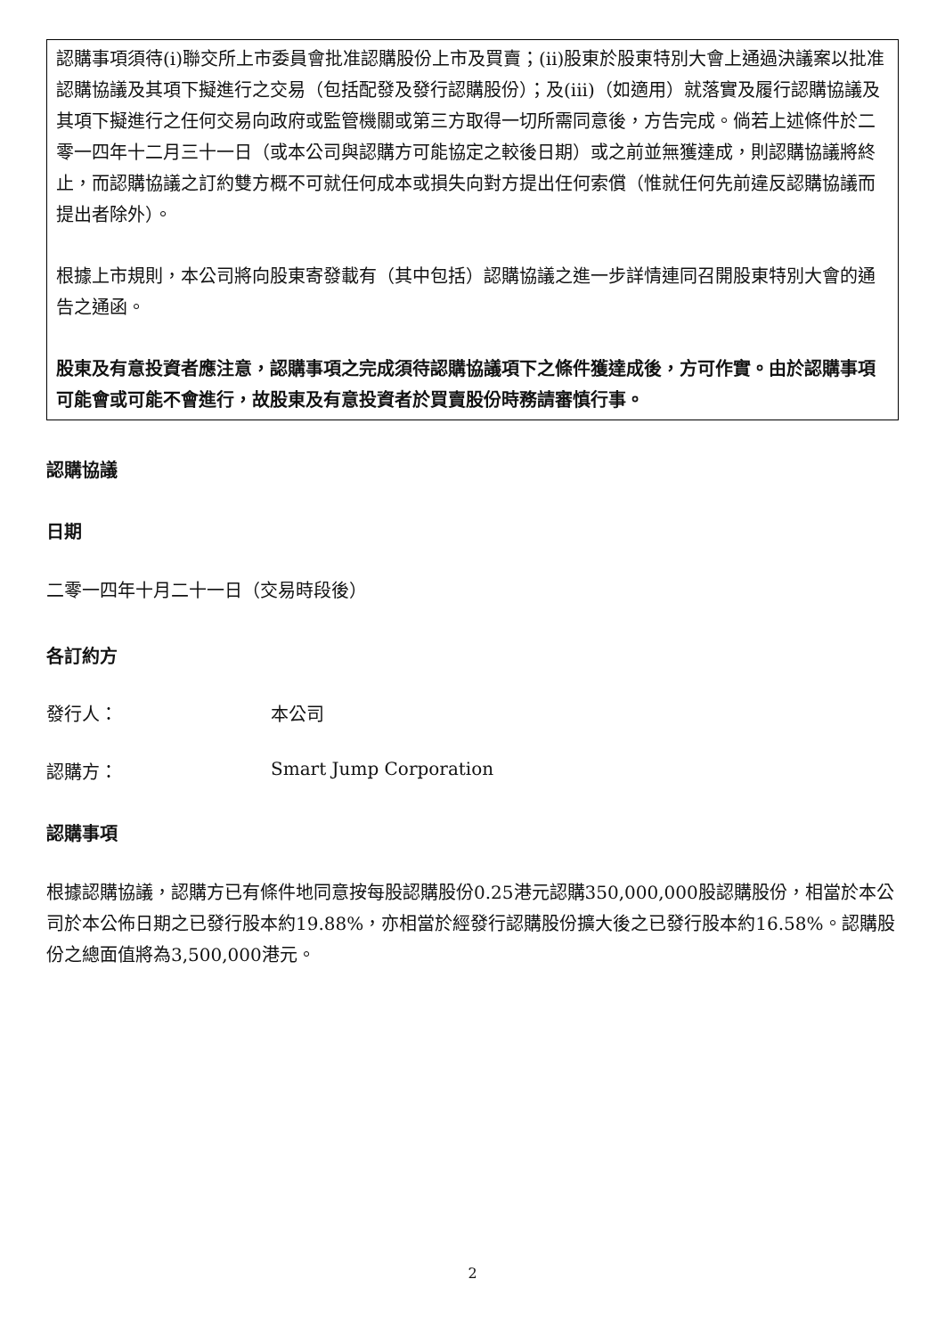認購事項須待(i)聯交所上市委員會批准認購股份上市及買賣；(ii)股東於股東特別大會上通過決議案以批准認購協議及其項下擬進行之交易（包括配發及發行認購股份）；及(iii)（如適用）就落實及履行認購協議及其項下擬進行之任何交易向政府或監管機關或第三方取得一切所需同意後，方告完成。倘若上述條件於二零一四年十二月三十一日（或本公司與認購方可能協定之較後日期）或之前並無獲達成，則認購協議將終止，而認購協議之訂約雙方概不可就任何成本或損失向對方提出任何索償（惟就任何先前違反認購協議而提出者除外）。
根據上市規則，本公司將向股東寄發載有（其中包括）認購協議之進一步詳情連同召開股東特別大會的通告之通函。
股東及有意投資者應注意，認購事項之完成須待認購協議項下之條件獲達成後，方可作實。由於認購事項可能會或可能不會進行，故股東及有意投資者於買賣股份時務請審慎行事。
認購協議
日期
二零一四年十月二十一日（交易時段後）
各訂約方
發行人： 本公司
認購方： Smart Jump Corporation
認購事項
根據認購協議，認購方已有條件地同意按每股認購股份0.25港元認購350,000,000股認購股份，相當於本公司於本公佈日期之已發行股本約19.88%，亦相當於經發行認購股份擴大後之已發行股本約16.58%。認購股份之總面值將為3,500,000港元。
2